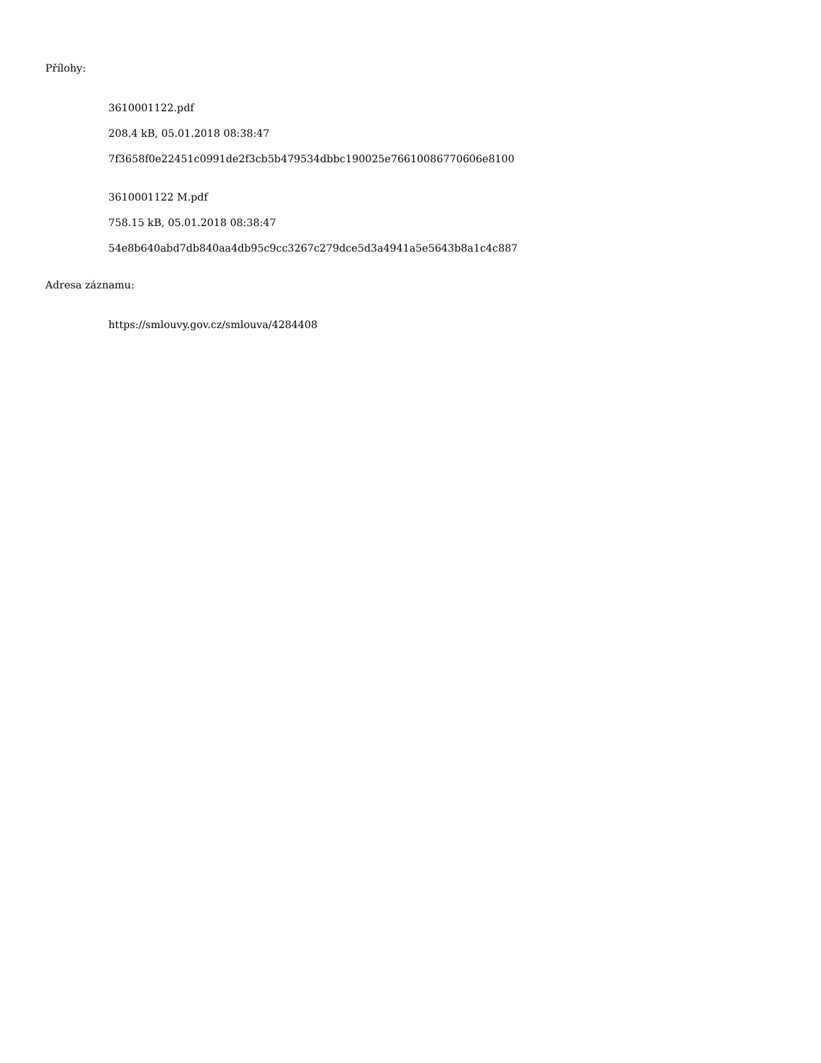Přílohy:
3610001122.pdf
208.4 kB, 05.01.2018 08:38:47
7f3658f0e22451c0991de2f3cb5b479534dbbc190025e76610086770606e8100
3610001122 M.pdf
758.15 kB, 05.01.2018 08:38:47
54e8b640abd7db840aa4db95c9cc3267c279dce5d3a4941a5e5643b8a1c4c887
Adresa záznamu:
https://smlouvy.gov.cz/smlouva/4284408